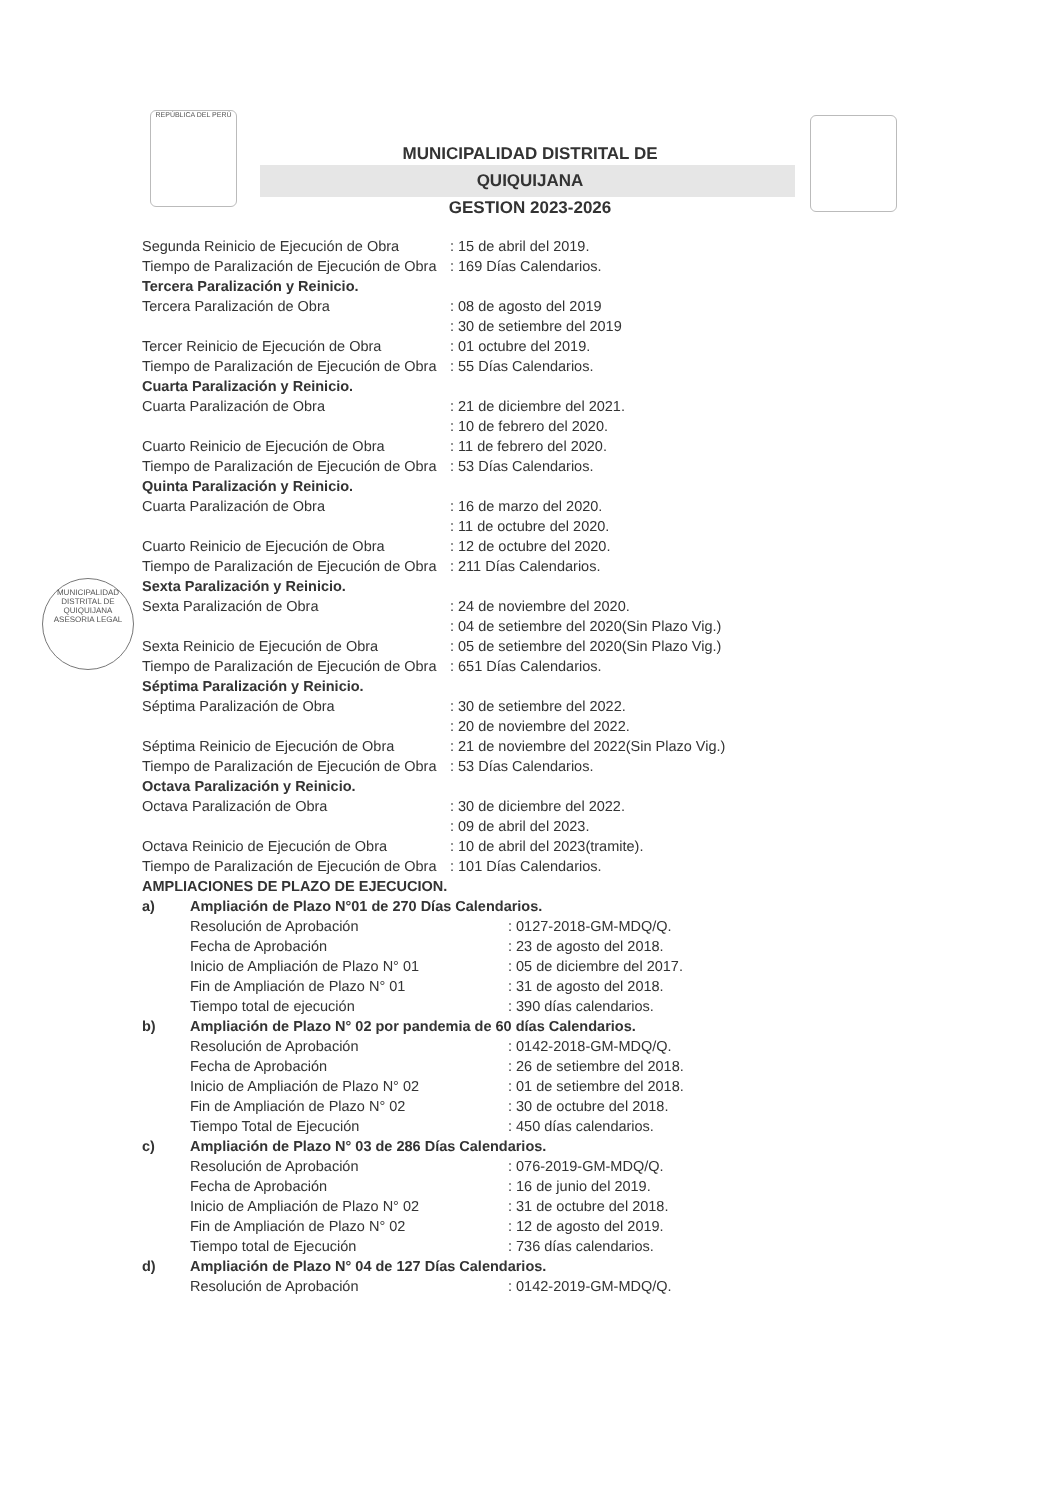REPÚBLICA DEL PERÚ
MUNICIPALIDAD DISTRITAL DE QUIQUIJANA
GESTION 2023-2026
MUNICIPALIDAD DISTRITAL DE QUIQUIJANA
ASESORIA LEGAL
Segunda Reinicio de Ejecución de Obra: 15 de abril del 2019.
Tiempo de Paralización de Ejecución de Obra: 169 Días Calendarios.
Tercera Paralización y Reinicio.
Tercera Paralización de Obra: 08 de agosto del 2019
: 30 de setiembre del 2019
Tercer Reinicio de Ejecución de Obra: 01 octubre del 2019.
Tiempo de Paralización de Ejecución de Obra: 55 Días Calendarios.
Cuarta Paralización y Reinicio.
Cuarta Paralización de Obra: 21 de diciembre del 2021.
: 10 de febrero del 2020.
Cuarto Reinicio de Ejecución de Obra: 11 de febrero del 2020.
Tiempo de Paralización de Ejecución de Obra: 53 Días Calendarios.
Quinta Paralización y Reinicio.
Cuarta Paralización de Obra: 16 de marzo del 2020.
: 11 de octubre del 2020.
Cuarto Reinicio de Ejecución de Obra: 12 de octubre del 2020.
Tiempo de Paralización de Ejecución de Obra: 211 Días Calendarios.
Sexta Paralización y Reinicio.
Sexta Paralización de Obra: 24 de noviembre del 2020.
: 04 de setiembre del 2020(Sin Plazo Vig.)
Sexta Reinicio de Ejecución de Obra: 05 de setiembre del 2020(Sin Plazo Vig.)
Tiempo de Paralización de Ejecución de Obra: 651 Días Calendarios.
Séptima Paralización y Reinicio.
Séptima Paralización de Obra: 30 de setiembre del 2022.
: 20 de noviembre del 2022.
Séptima Reinicio de Ejecución de Obra: 21 de noviembre del 2022(Sin Plazo Vig.)
Tiempo de Paralización de Ejecución de Obra: 53 Días Calendarios.
Octava Paralización y Reinicio.
Octava Paralización de Obra: 30 de diciembre del 2022.
: 09 de abril del 2023.
Octava Reinicio de Ejecución de Obra: 10 de abril del 2023(tramite).
Tiempo de Paralización de Ejecución de Obra: 101 Días Calendarios.
AMPLIACIONES DE PLAZO DE EJECUCION.
a) Ampliación de Plazo N°01 de 270 Días Calendarios.
Resolución de Aprobación: 0127-2018-GM-MDQ/Q.
Fecha de Aprobación: 23 de agosto del 2018.
Inicio de Ampliación de Plazo N° 01: 05 de diciembre del 2017.
Fin de Ampliación de Plazo N° 01: 31 de agosto del 2018.
Tiempo total de ejecución: 390 días calendarios.
b) Ampliación de Plazo N° 02 por pandemia de 60 días Calendarios.
Resolución de Aprobación: 0142-2018-GM-MDQ/Q.
Fecha de Aprobación: 26 de setiembre del 2018.
Inicio de Ampliación de Plazo N° 02: 01 de setiembre del 2018.
Fin de Ampliación de Plazo N° 02: 30 de octubre del 2018.
Tiempo Total de Ejecución: 450 días calendarios.
c) Ampliación de Plazo N° 03 de 286 Días Calendarios.
Resolución de Aprobación: 076-2019-GM-MDQ/Q.
Fecha de Aprobación: 16 de junio del 2019.
Inicio de Ampliación de Plazo N° 02: 31 de octubre del 2018.
Fin de Ampliación de Plazo N° 02: 12 de agosto del 2019.
Tiempo total de Ejecución: 736 días calendarios.
d) Ampliación de Plazo N° 04 de 127 Días Calendarios.
Resolución de Aprobación: 0142-2019-GM-MDQ/Q.